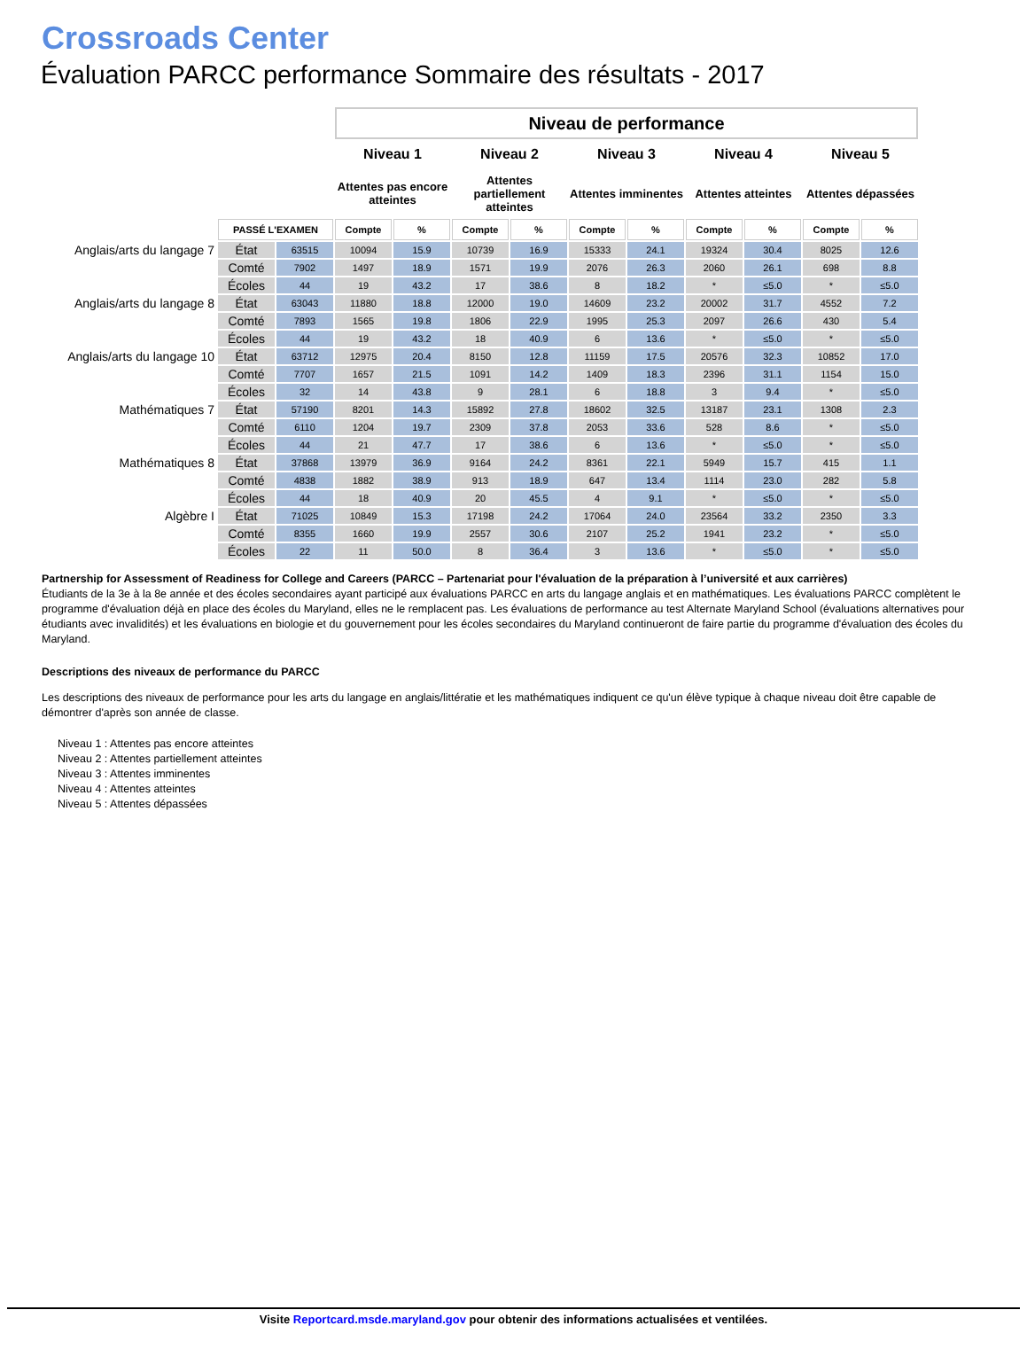Crossroads Center
Évaluation PARCC performance Sommaire des résultats - 2017
| | | | Niveau de performance | | | | | | | | | |
| | | | Niveau 1 | | Niveau 2 | | Niveau 3 | | Niveau 4 | | Niveau 5 | |
| | | | Attentes pas encore atteintes | | Attentes partiellement atteintes | | Attentes imminentes | | Attentes atteintes | | Attentes dépassées | |
| | PASSÉ L'EXAMEN | | Compte | % | Compte | % | Compte | % | Compte | % | Compte | % |
| Anglais/arts du langage 7 | État | 63515 | 10094 | 15.9 | 10739 | 16.9 | 15333 | 24.1 | 19324 | 30.4 | 8025 | 12.6 |
| | Comté | 7902 | 1497 | 18.9 | 1571 | 19.9 | 2076 | 26.3 | 2060 | 26.1 | 698 | 8.8 |
| | Écoles | 44 | 19 | 43.2 | 17 | 38.6 | 8 | 18.2 | * | ≤5.0 | * | ≤5.0 |
| Anglais/arts du langage 8 | État | 63043 | 11880 | 18.8 | 12000 | 19.0 | 14609 | 23.2 | 20002 | 31.7 | 4552 | 7.2 |
| | Comté | 7893 | 1565 | 19.8 | 1806 | 22.9 | 1995 | 25.3 | 2097 | 26.6 | 430 | 5.4 |
| | Écoles | 44 | 19 | 43.2 | 18 | 40.9 | 6 | 13.6 | * | ≤5.0 | * | ≤5.0 |
| Anglais/arts du langage 10 | État | 63712 | 12975 | 20.4 | 8150 | 12.8 | 11159 | 17.5 | 20576 | 32.3 | 10852 | 17.0 |
| | Comté | 7707 | 1657 | 21.5 | 1091 | 14.2 | 1409 | 18.3 | 2396 | 31.1 | 1154 | 15.0 |
| | Écoles | 32 | 14 | 43.8 | 9 | 28.1 | 6 | 18.8 | 3 | 9.4 | * | ≤5.0 |
| Mathématiques 7 | État | 57190 | 8201 | 14.3 | 15892 | 27.8 | 18602 | 32.5 | 13187 | 23.1 | 1308 | 2.3 |
| | Comté | 6110 | 1204 | 19.7 | 2309 | 37.8 | 2053 | 33.6 | 528 | 8.6 | * | ≤5.0 |
| | Écoles | 44 | 21 | 47.7 | 17 | 38.6 | 6 | 13.6 | * | ≤5.0 | * | ≤5.0 |
| Mathématiques 8 | État | 37868 | 13979 | 36.9 | 9164 | 24.2 | 8361 | 22.1 | 5949 | 15.7 | 415 | 1.1 |
| | Comté | 4838 | 1882 | 38.9 | 913 | 18.9 | 647 | 13.4 | 1114 | 23.0 | 282 | 5.8 |
| | Écoles | 44 | 18 | 40.9 | 20 | 45.5 | 4 | 9.1 | * | ≤5.0 | * | ≤5.0 |
| Algèbre I | État | 71025 | 10849 | 15.3 | 17198 | 24.2 | 17064 | 24.0 | 23564 | 33.2 | 2350 | 3.3 |
| | Comté | 8355 | 1660 | 19.9 | 2557 | 30.6 | 2107 | 25.2 | 1941 | 23.2 | * | ≤5.0 |
| | Écoles | 22 | 11 | 50.0 | 8 | 36.4 | 3 | 13.6 | * | ≤5.0 | * | ≤5.0 |
Partnership for Assessment of Readiness for College and Careers (PARCC – Partenariat pour l'évaluation de la préparation à l’université et aux carrières)
Étudiants de la 3e à la 8e année et des écoles secondaires ayant participé aux évaluations PARCC en arts du langage anglais et en mathématiques. Les évaluations PARCC complètent le programme d'évaluation déjà en place des écoles du Maryland, elles ne le remplacent pas. Les évaluations de performance au test Alternate Maryland School (évaluations alternatives pour étudiants avec invalidités) et les évaluations en biologie et du gouvernement pour les écoles secondaires du Maryland continueront de faire partie du programme d'évaluation des écoles du Maryland.
Descriptions des niveaux de performance du PARCC
Les descriptions des niveaux de performance pour les arts du langage en anglais/littératie et les mathématiques indiquent ce qu'un élève typique à chaque niveau doit être capable de démontrer d'après son année de classe.
Niveau 1 : Attentes pas encore atteintes
Niveau 2 : Attentes partiellement atteintes
Niveau 3 : Attentes imminentes
Niveau 4 : Attentes atteintes
Niveau 5 : Attentes dépassées
Visite Reportcard.msde.maryland.gov pour obtenir des informations actualisées et ventilées.